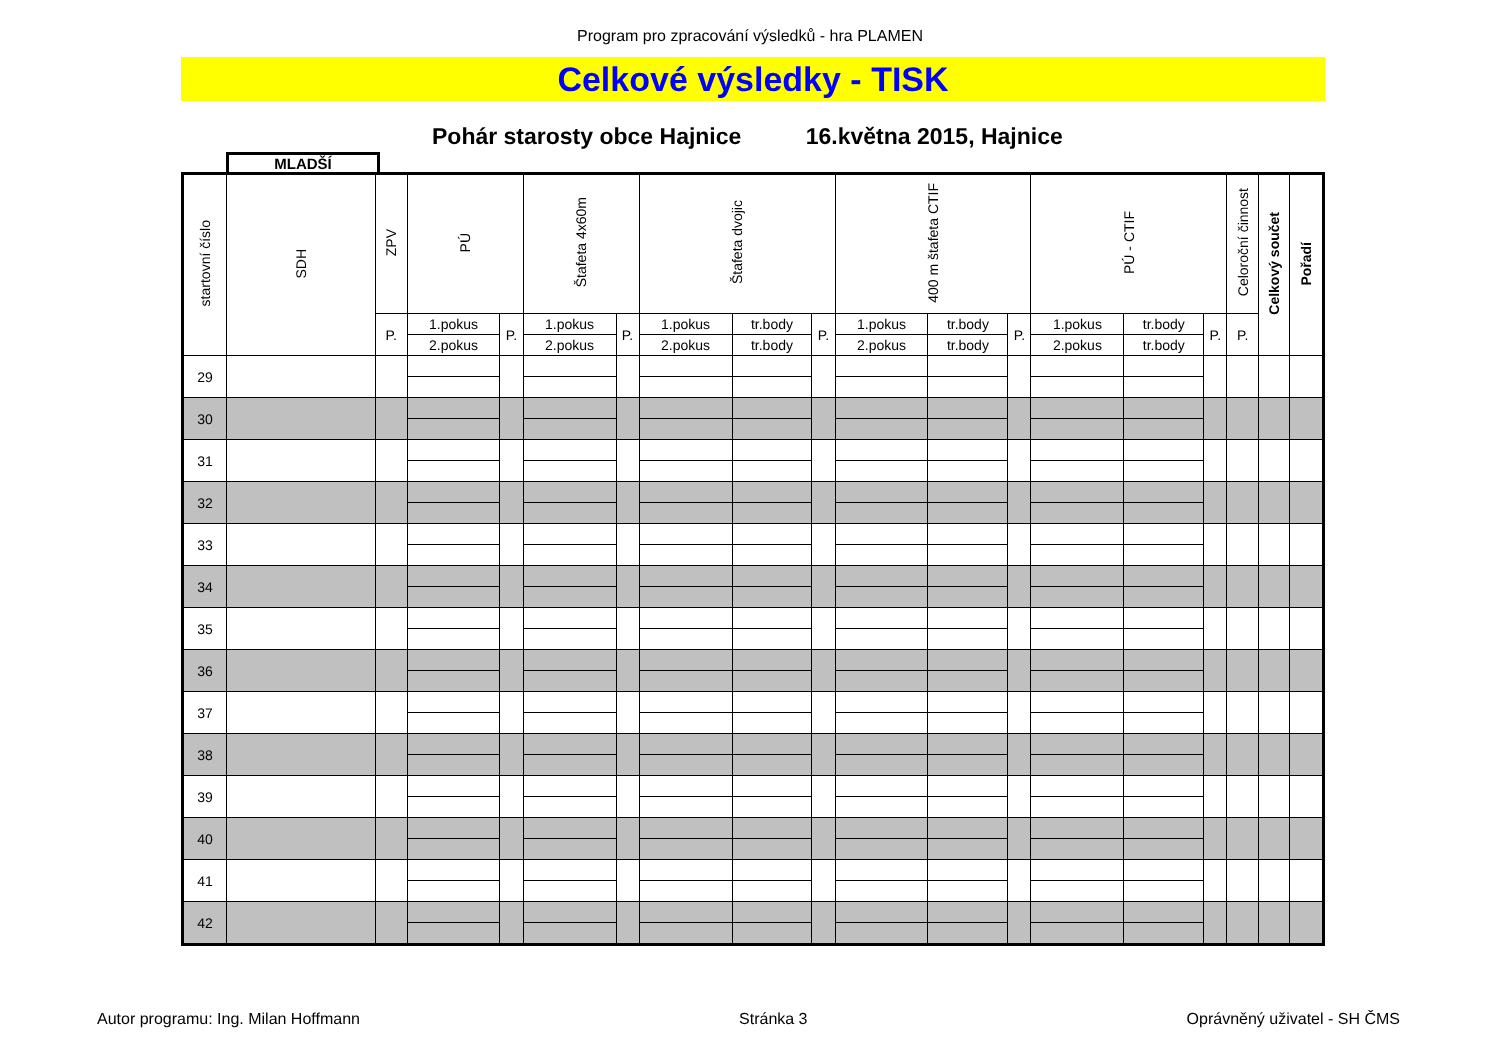Program pro zpracování výsledků - hra PLAMEN
Celkové výsledky - TISK
Pohár starosty obce Hajnice 16.května 2015, Hajnice
MLADŠÍ
| startovní číslo | SDH | ZPV | PÚ | | Štafeta 4x60m | | Štafeta dvojic | | | 400 m štafeta CTIF | | | PÚ - CTIF | | | Celoroční činnost | Celkový součet | Pořadí |
| --- | --- | --- | --- | --- | --- | --- | --- | --- | --- | --- | --- | --- | --- | --- | --- | --- | --- | --- |
| | | P. | 1.pokus | P. | 1.pokus | P. | 1.pokus | tr.body | P. | 1.pokus | tr.body | P. | 1.pokus | tr.body | P. | P. | | |
| | | | 2.pokus | | 2.pokus | | 2.pokus | tr.body | | 2.pokus | tr.body | | 2.pokus | tr.body | | | | |
| 29 | | | | | | | | | | | | | | | | | | |
| 30 | | | | | | | | | | | | | | | | | | |
| 31 | | | | | | | | | | | | | | | | | | |
| 32 | | | | | | | | | | | | | | | | | | |
| 33 | | | | | | | | | | | | | | | | | | |
| 34 | | | | | | | | | | | | | | | | | | |
| 35 | | | | | | | | | | | | | | | | | | |
| 36 | | | | | | | | | | | | | | | | | | |
| 37 | | | | | | | | | | | | | | | | | | |
| 38 | | | | | | | | | | | | | | | | | | |
| 39 | | | | | | | | | | | | | | | | | | |
| 40 | | | | | | | | | | | | | | | | | | |
| 41 | | | | | | | | | | | | | | | | | | |
| 42 | | | | | | | | | | | | | | | | | | |
Autor programu: Ing. Milan Hoffmann Stránka 3 Oprávněný uživatel - SH ČMS